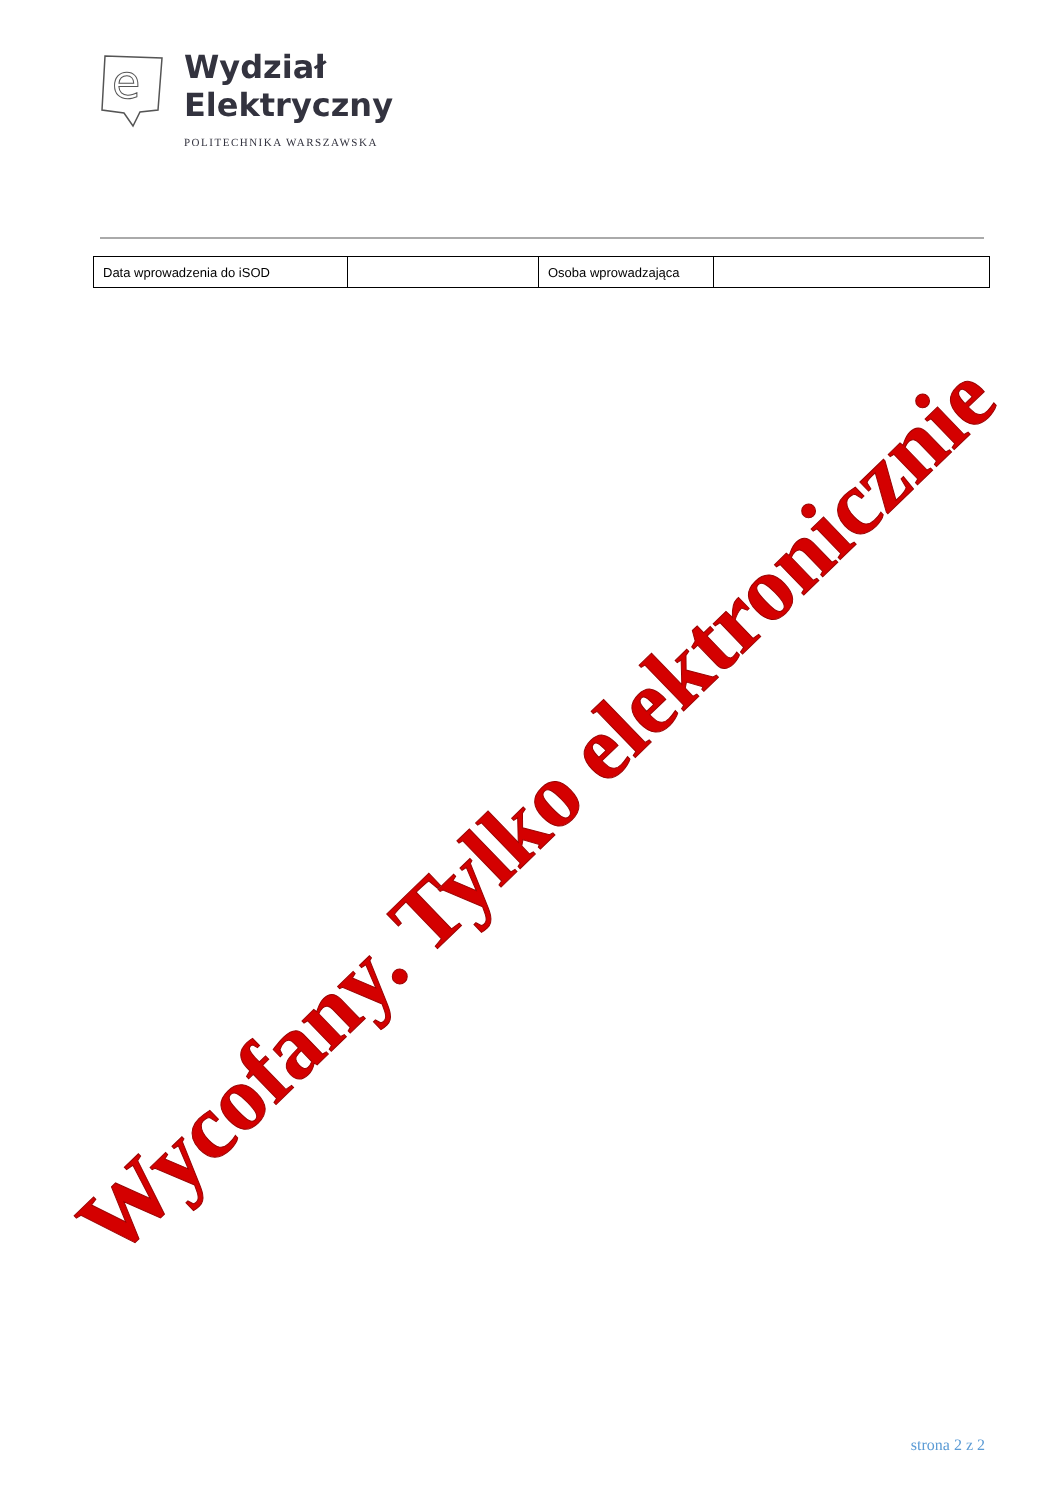e
Wydział
Elektryczny
POLITECHNIKA WARSZAWSKA
| Data wprowadzenia do iSOD | | Osoba wprowadzająca | |
Wycofany. Tylko elektronicznie
strona 2 z 2